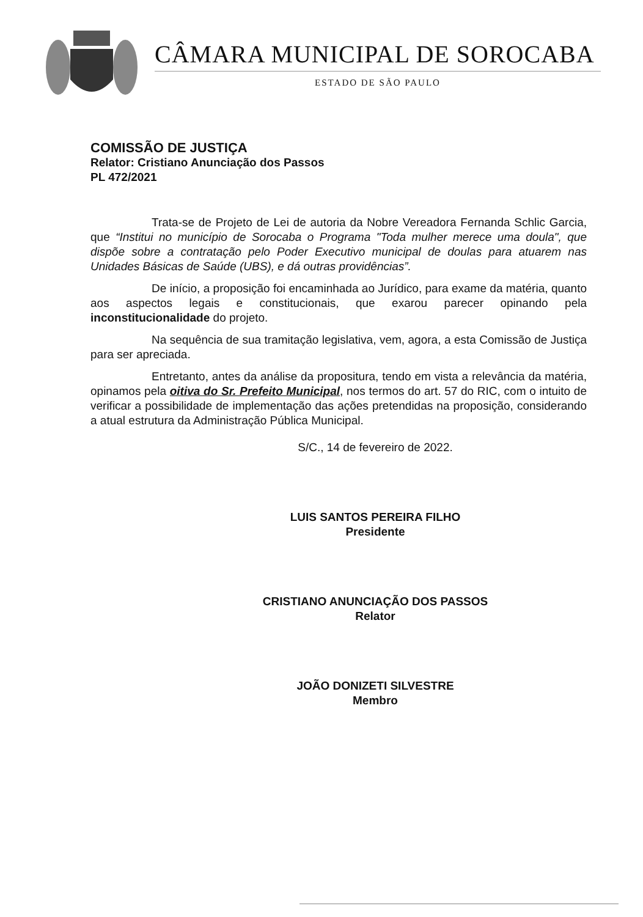CÂMARA MUNICIPAL DE SOROCABA
ESTADO DE SÃO PAULO
COMISSÃO DE JUSTIÇA
Relator: Cristiano Anunciação dos Passos
PL 472/2021
Trata-se de Projeto de Lei de autoria da Nobre Vereadora Fernanda Schlic Garcia, que “Institui no município de Sorocaba o Programa "Toda mulher merece uma doula", que dispõe sobre a contratação pelo Poder Executivo municipal de doulas para atuarem nas Unidades Básicas de Saúde (UBS), e dá outras providências”.
De início, a proposição foi encaminhada ao Jurídico, para exame da matéria, quanto aos aspectos legais e constitucionais, que exarou parecer opinando pela inconstitucionalidade do projeto.
Na sequência de sua tramitação legislativa, vem, agora, a esta Comissão de Justiça para ser apreciada.
Entretanto, antes da análise da propositura, tendo em vista a relevância da matéria, opinamos pela oitiva do Sr. Prefeito Municipal, nos termos do art. 57 do RIC, com o intuito de verificar a possibilidade de implementação das ações pretendidas na proposição, considerando a atual estrutura da Administração Pública Municipal.
S/C., 14 de fevereiro de 2022.
LUIS SANTOS PEREIRA FILHO
Presidente
CRISTIANO ANUNCIAÇÃO DOS PASSOS
Relator
JOÃO DONIZETI SILVESTRE
Membro